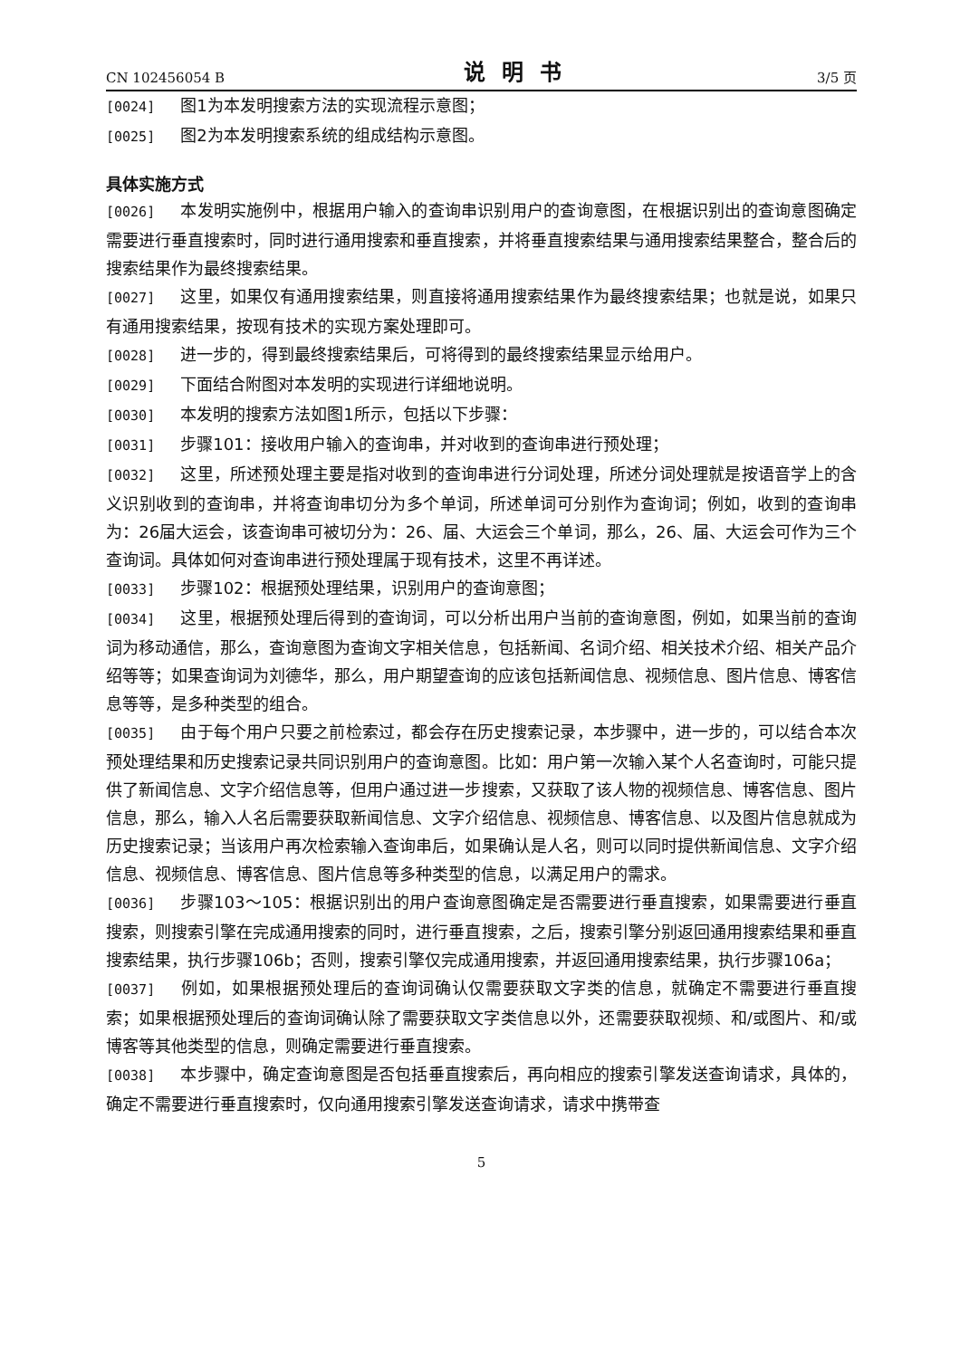CN 102456054 B 说明书 3/5 页
[0024] 图1为本发明搜索方法的实现流程示意图；
[0025] 图2为本发明搜索系统的组成结构示意图。
具体实施方式
[0026] 本发明实施例中，根据用户输入的查询串识别用户的查询意图，在根据识别出的查询意图确定需要进行垂直搜索时，同时进行通用搜索和垂直搜索，并将垂直搜索结果与通用搜索结果整合，整合后的搜索结果作为最终搜索结果。
[0027] 这里，如果仅有通用搜索结果，则直接将通用搜索结果作为最终搜索结果；也就是说，如果只有通用搜索结果，按现有技术的实现方案处理即可。
[0028] 进一步的，得到最终搜索结果后，可将得到的最终搜索结果显示给用户。
[0029] 下面结合附图对本发明的实现进行详细地说明。
[0030] 本发明的搜索方法如图1所示，包括以下步骤：
[0031] 步骤101：接收用户输入的查询串，并对收到的查询串进行预处理；
[0032] 这里，所述预处理主要是指对收到的查询串进行分词处理，所述分词处理就是按语音学上的含义识别收到的查询串，并将查询串切分为多个单词，所述单词可分别作为查询词；例如，收到的查询串为：26届大运会，该查询串可被切分为：26、届、大运会三个单词，那么，26、届、大运会可作为三个查询词。具体如何对查询串进行预处理属于现有技术，这里不再详述。
[0033] 步骤102：根据预处理结果，识别用户的查询意图；
[0034] 这里，根据预处理后得到的查询词，可以分析出用户当前的查询意图，例如，如果当前的查询词为移动通信，那么，查询意图为查询文字相关信息，包括新闻、名词介绍、相关技术介绍、相关产品介绍等等；如果查询词为刘德华，那么，用户期望查询的应该包括新闻信息、视频信息、图片信息、博客信息等等，是多种类型的组合。
[0035] 由于每个用户只要之前检索过，都会存在历史搜索记录，本步骤中，进一步的，可以结合本次预处理结果和历史搜索记录共同识别用户的查询意图。比如：用户第一次输入某个人名查询时，可能只提供了新闻信息、文字介绍信息等，但用户通过进一步搜索，又获取了该人物的视频信息、博客信息、图片信息，那么，输入人名后需要获取新闻信息、文字介绍信息、视频信息、博客信息、以及图片信息就成为历史搜索记录；当该用户再次检索输入查询串后，如果确认是人名，则可以同时提供新闻信息、文字介绍信息、视频信息、博客信息、图片信息等多种类型的信息，以满足用户的需求。
[0036] 步骤103～105：根据识别出的用户查询意图确定是否需要进行垂直搜索，如果需要进行垂直搜索，则搜索引擎在完成通用搜索的同时，进行垂直搜索，之后，搜索引擎分别返回通用搜索结果和垂直搜索结果，执行步骤106b；否则，搜索引擎仅完成通用搜索，并返回通用搜索结果，执行步骤106a；
[0037] 例如，如果根据预处理后的查询词确认仅需要获取文字类的信息，就确定不需要进行垂直搜索；如果根据预处理后的查询词确认除了需要获取文字类信息以外，还需要获取视频、和/或图片、和/或博客等其他类型的信息，则确定需要进行垂直搜索。
[0038] 本步骤中，确定查询意图是否包括垂直搜索后，再向相应的搜索引擎发送查询请求，具体的，确定不需要进行垂直搜索时，仅向通用搜索引擎发送查询请求，请求中携带查
5